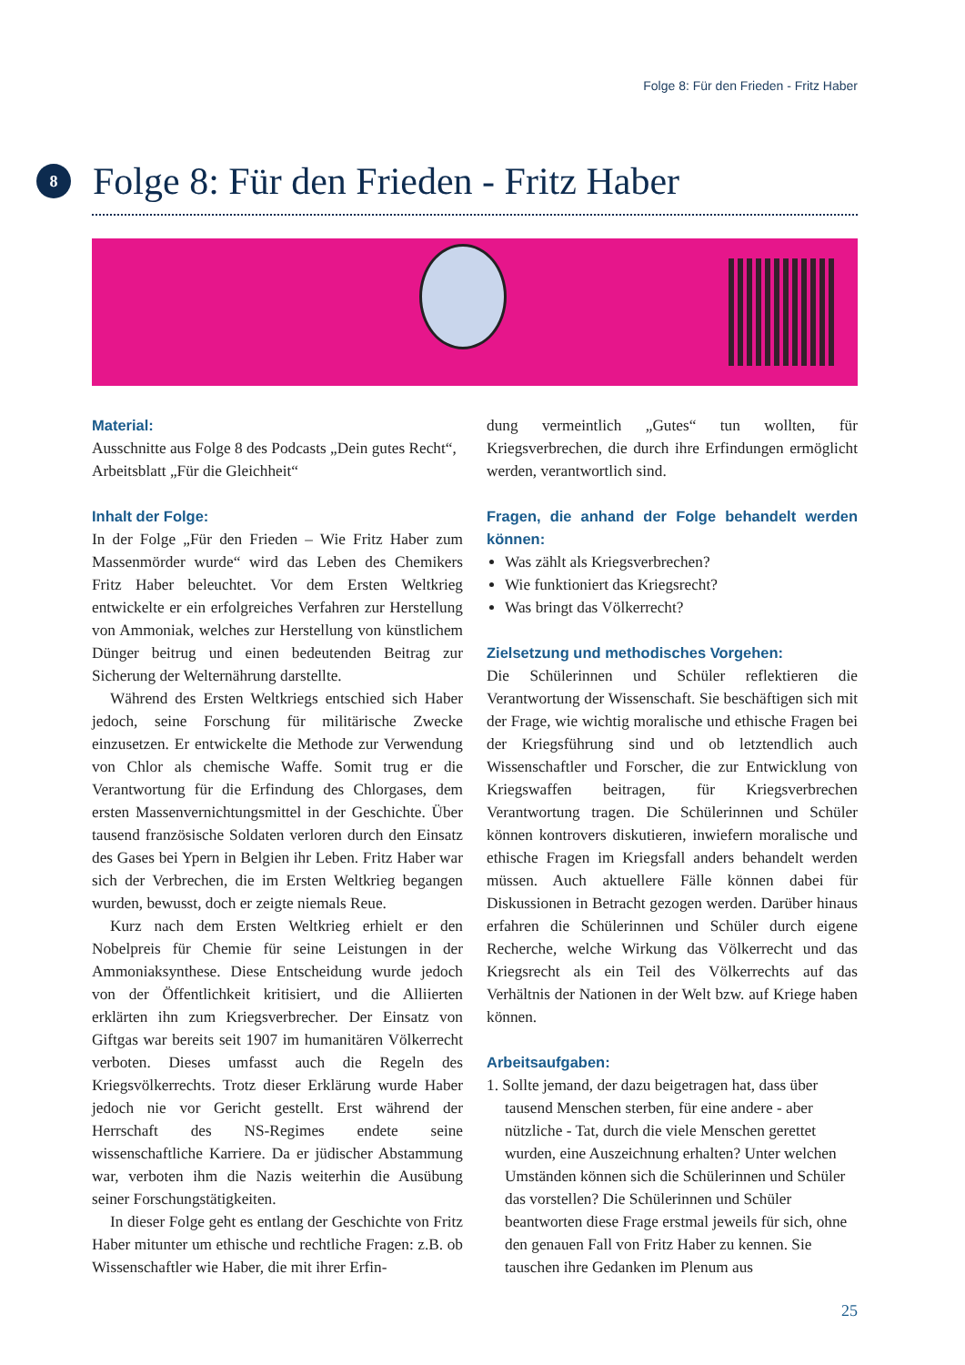Folge 8: Für den Frieden - Fritz Haber
8
Folge 8: Für den Frieden - Fritz Haber
Material:
Ausschnitte aus Folge 8 des Podcasts „Dein gutes Recht“, Arbeitsblatt „Für die Gleichheit“
Inhalt der Folge:
In der Folge „Für den Frieden – Wie Fritz Haber zum Massenmörder wurde“ wird das Leben des Chemikers Fritz Haber beleuchtet. Vor dem Ersten Weltkrieg entwickelte er ein erfolgreiches Verfahren zur Herstellung von Ammoniak, welches zur Herstellung von künstlichem Dünger beitrug und einen bedeutenden Beitrag zur Sicherung der Welternährung darstellte.
Während des Ersten Weltkriegs entschied sich Haber jedoch, seine Forschung für militärische Zwecke einzusetzen. Er entwickelte die Methode zur Verwendung von Chlor als chemische Waffe. Somit trug er die Verantwortung für die Erfindung des Chlorgases, dem ersten Massenvernichtungsmittel in der Geschichte. Über tausend französische Soldaten verloren durch den Einsatz des Gases bei Ypern in Belgien ihr Leben. Fritz Haber war sich der Verbrechen, die im Ersten Weltkrieg begangen wurden, bewusst, doch er zeigte niemals Reue.
Kurz nach dem Ersten Weltkrieg erhielt er den Nobelpreis für Chemie für seine Leistungen in der Ammoniaksynthese. Diese Entscheidung wurde jedoch von der Öffentlichkeit kritisiert, und die Alliierten erklärten ihn zum Kriegsverbrecher. Der Einsatz von Giftgas war bereits seit 1907 im humanitären Völkerrecht verboten. Dieses umfasst auch die Regeln des Kriegsvölkerrechts. Trotz dieser Erklärung wurde Haber jedoch nie vor Gericht gestellt. Erst während der Herrschaft des NS-Regimes endete seine wissenschaftliche Karriere. Da er jüdischer Abstammung war, verboten ihm die Nazis weiterhin die Ausübung seiner Forschungstätigkeiten.
In dieser Folge geht es entlang der Geschichte von Fritz Haber mitunter um ethische und rechtliche Fragen: z.B. ob Wissenschaftler wie Haber, die mit ihrer Erfin-
dung vermeintlich „Gutes“ tun wollten, für Kriegsverbrechen, die durch ihre Erfindungen ermöglicht werden, verantwortlich sind.
Fragen, die anhand der Folge behandelt werden können:
Was zählt als Kriegsverbrechen?
Wie funktioniert das Kriegsrecht?
Was bringt das Völkerrecht?
Zielsetzung und methodisches Vorgehen:
Die Schülerinnen und Schüler reflektieren die Verantwortung der Wissenschaft. Sie beschäftigen sich mit der Frage, wie wichtig moralische und ethische Fragen bei der Kriegsführung sind und ob letztendlich auch Wissenschaftler und Forscher, die zur Entwicklung von Kriegswaffen beitragen, für Kriegsverbrechen Verantwortung tragen. Die Schülerinnen und Schüler können kontrovers diskutieren, inwiefern moralische und ethische Fragen im Kriegsfall anders behandelt werden müssen. Auch aktuellere Fälle können dabei für Diskussionen in Betracht gezogen werden. Darüber hinaus erfahren die Schülerinnen und Schüler durch eigene Recherche, welche Wirkung das Völkerrecht und das Kriegsrecht als ein Teil des Völkerrechts auf das Verhältnis der Nationen in der Welt bzw. auf Kriege haben können.
Arbeitsaufgaben:
1. Sollte jemand, der dazu beigetragen hat, dass über tausend Menschen sterben, für eine andere - aber nützliche - Tat, durch die viele Menschen gerettet wurden, eine Auszeichnung erhalten? Unter welchen Umständen können sich die Schülerinnen und Schüler das vorstellen? Die Schülerinnen und Schüler beantworten diese Frage erstmal jeweils für sich, ohne den genauen Fall von Fritz Haber zu kennen. Sie tauschen ihre Gedanken im Plenum aus
25